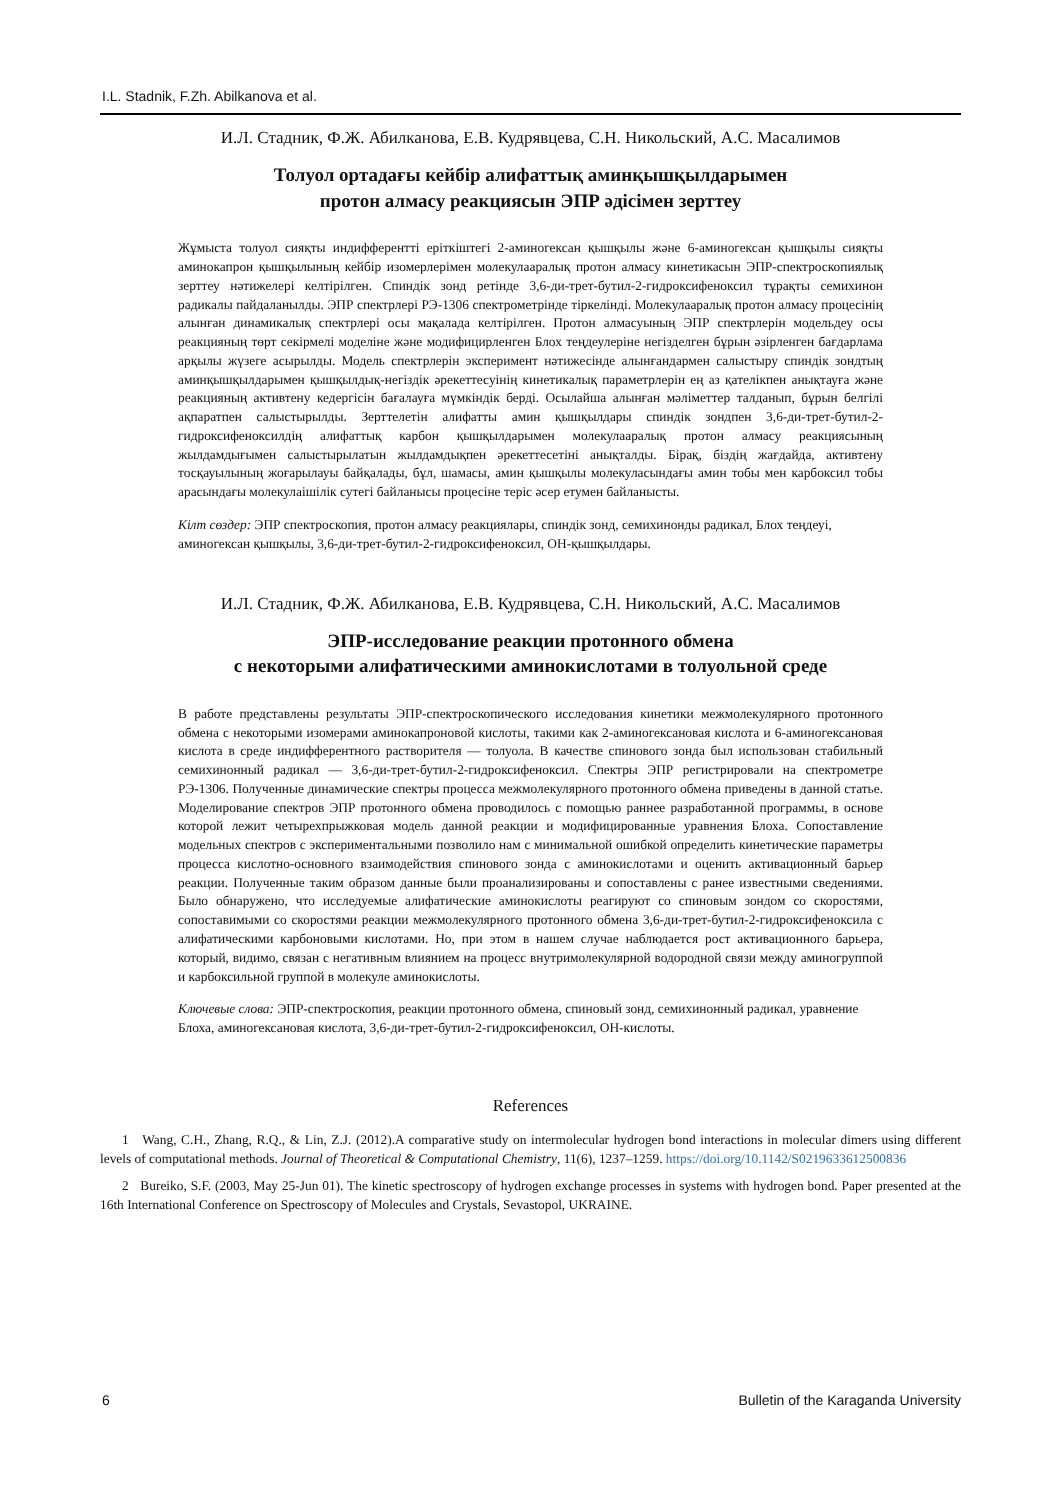I.L. Stadnik, F.Zh. Abilkanova et al.
И.Л. Стадник, Ф.Ж. Абилканова, Е.В. Кудрявцева, С.Н. Никольский, А.С. Масалимов
Толуол ортадағы кейбір алифаттық аминқышқылдарымен
протон алмасу реакциясын ЭПР әдісімен зерттеу
Жұмыста толуол сияқты индифферентті еріткіштегі 2-аминогексан қышқылы және 6-аминогексан қышқылы сияқты аминокапрон қышқылының кейбір изомерлерімен молекулааралық протон алмасу кинетикасын ЭПР-спектроскопиялық зерттеу нәтижелері келтірілген. Спиндік зонд ретінде 3,6-ди-трет-бутил-2-гидроксифеноксил тұрақты семихинон радикалы пайдаланылды. ЭПР спектрлері РЭ-1306 спектрометрінде тіркелінді. Молекулааралық протон алмасу процесінің алынған динамикалық спектрлері осы мақалада келтірілген. Протон алмасуының ЭПР спектрлерін модельдеу осы реакцияның төрт секірмелі моделіне және модифицирленген Блох теңдеулеріне негізделген бұрын әзірленген бағдарлама арқылы жүзеге асырылды. Модель спектрлерін эксперимент нәтижесінде алынғандармен салыстыру спиндік зондтың аминқышқылдарымен қышқылдық-негіздік әрекеттесуінің кинетикалық параметрлерін ең аз қателікпен анықтауға және реакцияның активтену кедергісін бағалауға мүмкіндік берді. Осылайша алынған мәліметтер талданып, бұрын белгілі ақпаратпен салыстырылды. Зерттелетін алифатты амин қышқылдары спиндік зондпен 3,6-ди-трет-бутил-2-гидроксифеноксилдің алифаттық карбон қышқылдарымен молекулааралық протон алмасу реакциясының жылдамдығымен салыстырылатын жылдамдықпен әрекеттесетіні анықталды. Бірақ, біздің жағдайда, активтену тосқауылының жоғарылауы байқалады, бұл, шамасы, амин қышқылы молекуласындағы амин тобы мен карбоксил тобы арасындағы молекулаішілік сутегі байланысы процесіне теріс әсер етумен байланысты.
Кілт сөздер: ЭПР спектроскопия, протон алмасу реакциялары, спиндік зонд, семихинонды радикал, Блох теңдеуі, аминогексан қышқылы, 3,6-ди-трет-бутил-2-гидроксифеноксил, ОН-қышқылдары.
И.Л. Стадник, Ф.Ж. Абилканова, Е.В. Кудрявцева, С.Н. Никольский, А.С. Масалимов
ЭПР-исследование реакции протонного обмена
с некоторыми алифатическими аминокислотами в толуольной среде
В работе представлены результаты ЭПР-спектроскопического исследования кинетики межмолекулярного протонного обмена с некоторыми изомерами аминокапроновой кислоты, такими как 2-аминогексановая кислота и 6-аминогексановая кислота в среде индифферентного растворителя — толуола. В качестве спинового зонда был использован стабильный семихинонный радикал — 3,6-ди-трет-бутил-2-гидроксифеноксил. Спектры ЭПР регистрировали на спектрометре РЭ-1306. Полученные динамические спектры процесса межмолекулярного протонного обмена приведены в данной статье. Моделирование спектров ЭПР протонного обмена проводилось с помощью раннее разработанной программы, в основе которой лежит четырехпрыжковая модель данной реакции и модифицированные уравнения Блоха. Сопоставление модельных спектров с экспериментальными позволило нам с минимальной ошибкой определить кинетические параметры процесса кислотно-основного взаимодействия спинового зонда с аминокислотами и оценить активационный барьер реакции. Полученные таким образом данные были проанализированы и сопоставлены с ранее известными сведениями. Было обнаружено, что исследуемые алифатические аминокислоты реагируют со спиновым зондом со скоростями, сопоставимыми со скоростями реакции межмолекулярного протонного обмена 3,6-ди-трет-бутил-2-гидроксифеноксила с алифатическими карбоновыми кислотами. Но, при этом в нашем случае наблюдается рост активационного барьера, который, видимо, связан с негативным влиянием на процесс внутримолекулярной водородной связи между аминогруппой и карбоксильной группой в молекуле аминокислоты.
Ключевые слова: ЭПР-спектроскопия, реакции протонного обмена, спиновый зонд, семихинонный радикал, уравнение Блоха, аминогексановая кислота, 3,6-ди-трет-бутил-2-гидроксифеноксил, ОН-кислоты.
References
1 Wang, C.H., Zhang, R.Q., & Lin, Z.J. (2012).A comparative study on intermolecular hydrogen bond interactions in molecular dimers using different levels of computational methods. Journal of Theoretical & Computational Chemistry, 11(6), 1237–1259. https://doi.org/10.1142/S0219633612500836
2 Bureiko, S.F. (2003, May 25-Jun 01). The kinetic spectroscopy of hydrogen exchange processes in systems with hydrogen bond. Paper presented at the 16th International Conference on Spectroscopy of Molecules and Crystals, Sevastopol, UKRAINE.
6 Bulletin of the Karaganda University